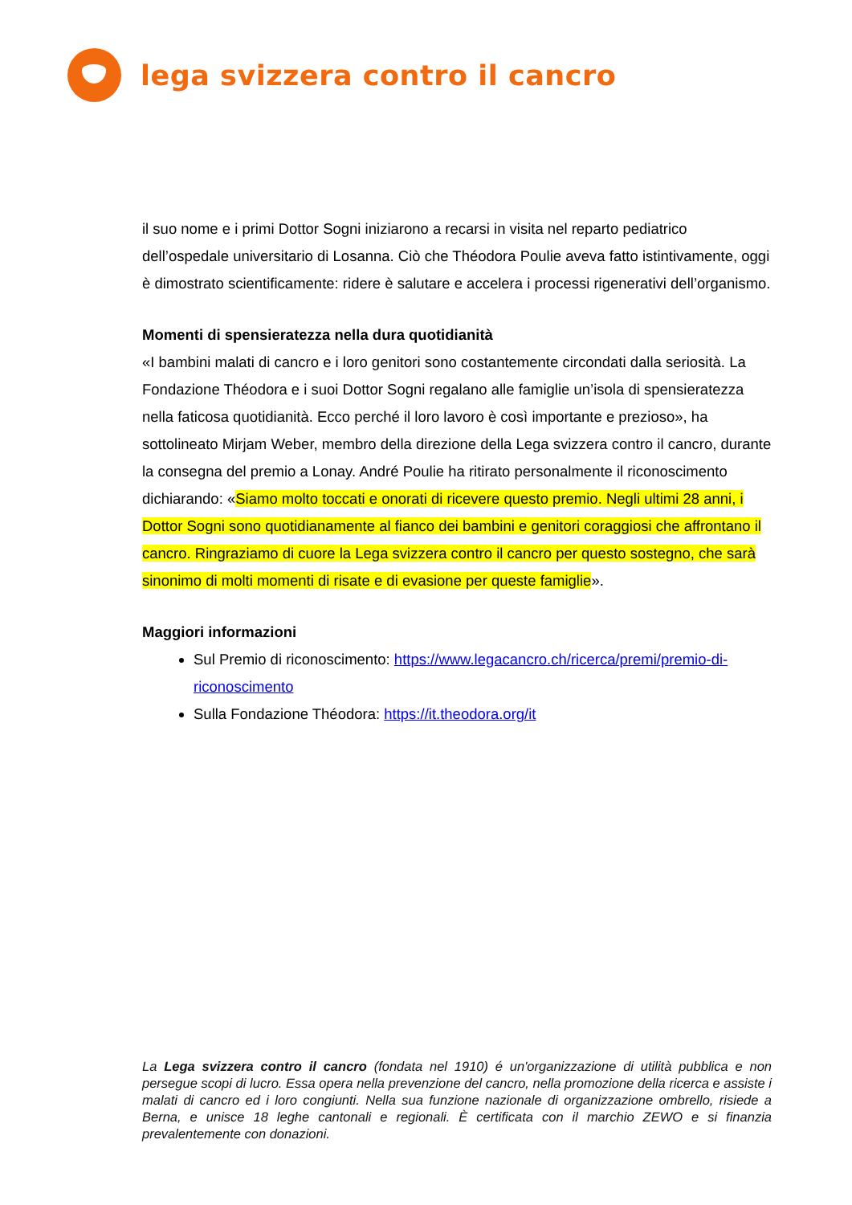lega svizzera contro il cancro
il suo nome e i primi Dottor Sogni iniziarono a recarsi in visita nel reparto pediatrico dell’ospedale universitario di Losanna. Ciò che Théodora Poulie aveva fatto istintivamente, oggi è dimostrato scientificamente: ridere è salutare e accelera i processi rigenerativi dell’organismo.
Momenti di spensieratezza nella dura quotidianità
«I bambini malati di cancro e i loro genitori sono costantemente circondati dalla seriosità. La Fondazione Théodora e i suoi Dottor Sogni regalano alle famiglie un’isola di spensieratezza nella faticosa quotidianità. Ecco perché il loro lavoro è così importante e prezioso», ha sottolineato Mirjam Weber, membro della direzione della Lega svizzera contro il cancro, durante la consegna del premio a Lonay. André Poulie ha ritirato personalmente il riconoscimento dichiarando: «Siamo molto toccati e onorati di ricevere questo premio. Negli ultimi 28 anni, i Dottor Sogni sono quotidianamente al fianco dei bambini e genitori coraggiosi che affrontano il cancro. Ringraziamo di cuore la Lega svizzera contro il cancro per questo sostegno, che sarà sinonimo di molti momenti di risate e di evasione per queste famiglie».
Maggiori informazioni
Sul Premio di riconoscimento: https://www.legacancro.ch/ricerca/premi/premio-di-riconoscimento
Sulla Fondazione Théodora: https://it.theodora.org/it
La Lega svizzera contro il cancro (fondata nel 1910) é un'organizzazione di utilità pubblica e non persegue scopi di lucro. Essa opera nella prevenzione del cancro, nella promozione della ricerca e assiste i malati di cancro ed i loro congiunti. Nella sua funzione nazionale di organizzazione ombrello, risiede a Berna, e unisce 18 leghe cantonali e regionali. È certificata con il marchio ZEWO e si finanzia prevalentemente con donazioni.